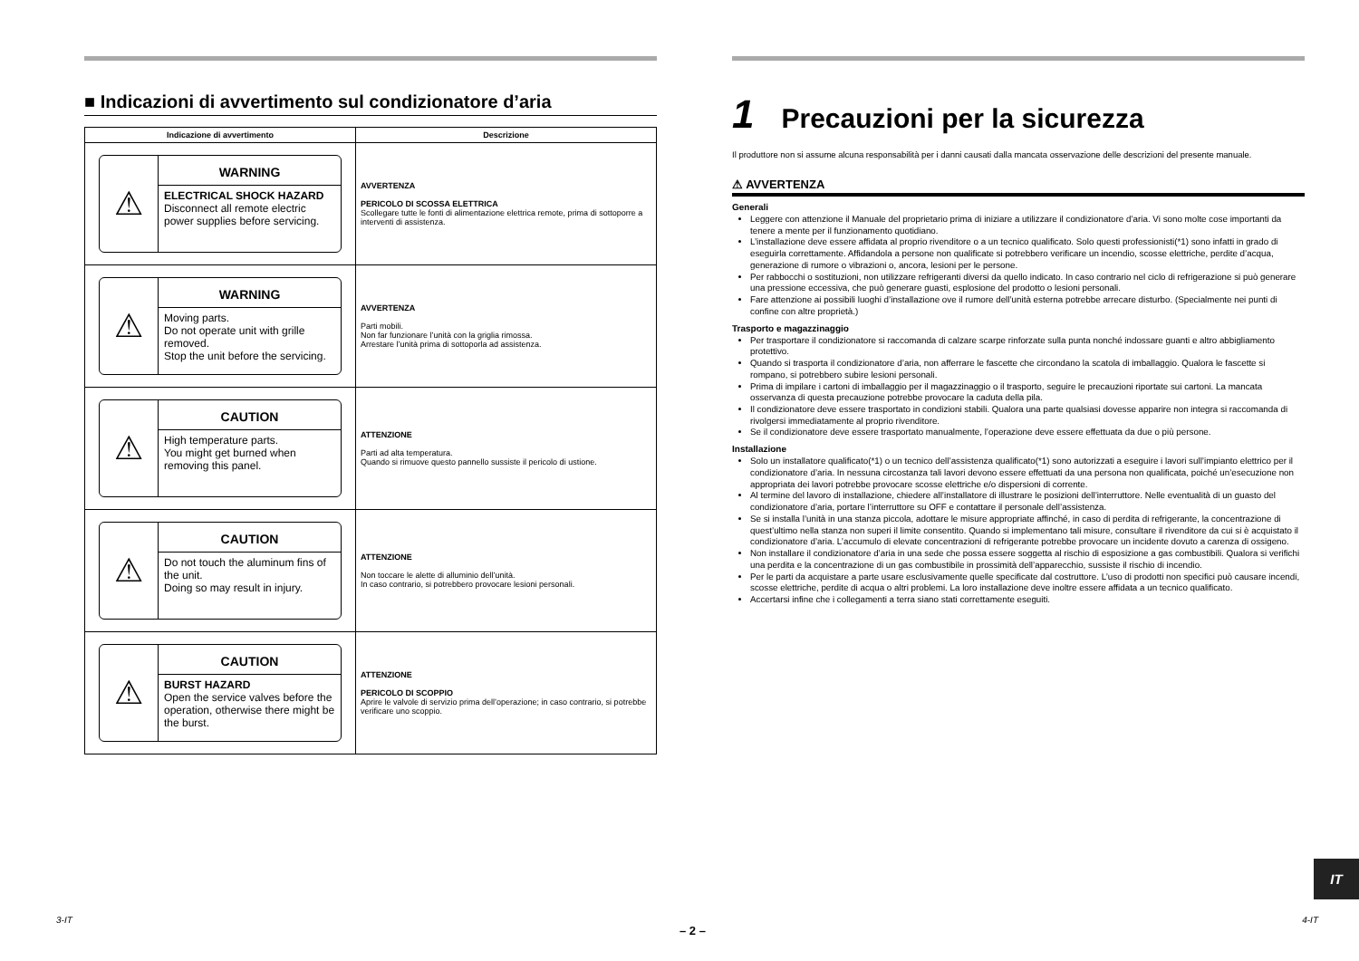■ Indicazioni di avvertimento sul condizionatore d’aria
| Indicazione di avvertimento | Descrizione |
| --- | --- |
| ⚠ WARNING ELECTRICAL SHOCK HAZARD Disconnect all remote electric power supplies before servicing. | AVVERTENZA PERICOLO DI SCOSSA ELETTRICA Scollegare tutte le fonti di alimentazione elettrica remote, prima di sottoporre a interventi di assistenza. |
| ⚠ WARNING Moving parts. Do not operate unit with grille removed. Stop the unit before the servicing. | AVVERTENZA Parti mobili. Non far funzionare l’unità con la griglia rimossa. Arrestare l’unità prima di sottoporla ad assistenza. |
| ⚠ CAUTION High temperature parts. You might get burned when removing this panel. | ATTENZIONE Parti ad alta temperatura. Quando si rimuove questo pannello sussiste il pericolo di ustione. |
| ⚠ CAUTION Do not touch the aluminum fins of the unit. Doing so may result in injury. | ATTENZIONE Non toccare le alette di alluminio dell’unità. In caso contrario, si potrebbero provocare lesioni personali. |
| ⚠ CAUTION BURST HAZARD Open the service valves before the operation, otherwise there might be the burst. | ATTENZIONE PERICOLO DI SCOPPIO Aprire le valvole di servizio prima dell’operazione; in caso contrario, si potrebbe verificare uno scoppio. |
1 Precauzioni per la sicurezza
Il produttore non si assume alcuna responsabilità per i danni causati dalla mancata osservazione delle descrizioni del presente manuale.
⚠ AVVERTENZA
Generali
Leggere con attenzione il Manuale del proprietario prima di iniziare a utilizzare il condizionatore d’aria. Vi sono molte cose importanti da tenere a mente per il funzionamento quotidiano.
L’installazione deve essere affidata al proprio rivenditore o a un tecnico qualificato. Solo questi professionisti(*1) sono infatti in grado di eseguirla correttamente. Affidandola a persone non qualificate si potrebbero verificare un incendio, scosse elettriche, perdite d’acqua, generazione di rumore o vibrazioni o, ancora, lesioni per le persone.
Per rabbocchi o sostituzioni, non utilizzare refrigeranti diversi da quello indicato. In caso contrario nel ciclo di refrigerazione si può generare una pressione eccessiva, che può generare guasti, esplosione del prodotto o lesioni personali.
Fare attenzione ai possibili luoghi d’installazione ove il rumore dell’unità esterna potrebbe arrecare disturbo. (Specialmente nei punti di confine con altre proprietà.)
Trasporto e magazzinaggio
Per trasportare il condizionatore si raccomanda di calzare scarpe rinforzate sulla punta nonché indossare guanti e altro abbigliamento protettivo.
Quando si trasporta il condizionatore d’aria, non afferrare le fascette che circondano la scatola di imballaggio. Qualora le fascette si rompano, si potrebbero subire lesioni personali.
Prima di impilare i cartoni di imballaggio per il magazzinaggio o il trasporto, seguire le precauzioni riportate sui cartoni. La mancata osservanza di questa precauzione potrebbe provocare la caduta della pila.
Il condizionatore deve essere trasportato in condizioni stabili. Qualora una parte qualsiasi dovesse apparire non integra si raccomanda di rivolgersi immediatamente al proprio rivenditore.
Se il condizionatore deve essere trasportato manualmente, l’operazione deve essere effettuata da due o più persone.
Installazione
Solo un installatore qualificato(*1) o un tecnico dell’assistenza qualificato(*1) sono autorizzati a eseguire i lavori sull’impianto elettrico per il condizionatore d’aria. In nessuna circostanza tali lavori devono essere effettuati da una persona non qualificata, poiché un’esecuzione non appropriata dei lavori potrebbe provocare scosse elettriche e/o dispersioni di corrente.
Al termine del lavoro di installazione, chiedere all’installatore di illustrare le posizioni dell’interruttore. Nelle eventualità di un guasto del condizionatore d’aria, portare l’interruttore su OFF e contattare il personale dell’assistenza.
Se si installa l’unità in una stanza piccola, adottare le misure appropriate affinché, in caso di perdita di refrigerante, la concentrazione di quest’ultimo nella stanza non superi il limite consentito. Quando si implementano tali misure, consultare il rivenditore da cui si è acquistato il condizionatore d’aria. L’accumulo di elevate concentrazioni di refrigerante potrebbe provocare un incidente dovuto a carenza di ossigeno.
Non installare il condizionatore d’aria in una sede che possa essere soggetta al rischio di esposizione a gas combustibili. Qualora si verifichi una perdita e la concentrazione di un gas combustibile in prossimità dell’apparecchio, sussiste il rischio di incendio.
Per le parti da acquistare a parte usare esclusivamente quelle specificate dal costruttore. L’uso di prodotti non specifici può causare incendi, scosse elettriche, perdite di acqua o altri problemi. La loro installazione deve inoltre essere affidata a un tecnico qualificato.
Accertarsi infine che i collegamenti a terra siano stati correttamente eseguiti.
IT
3-IT
– 2 –
4-IT